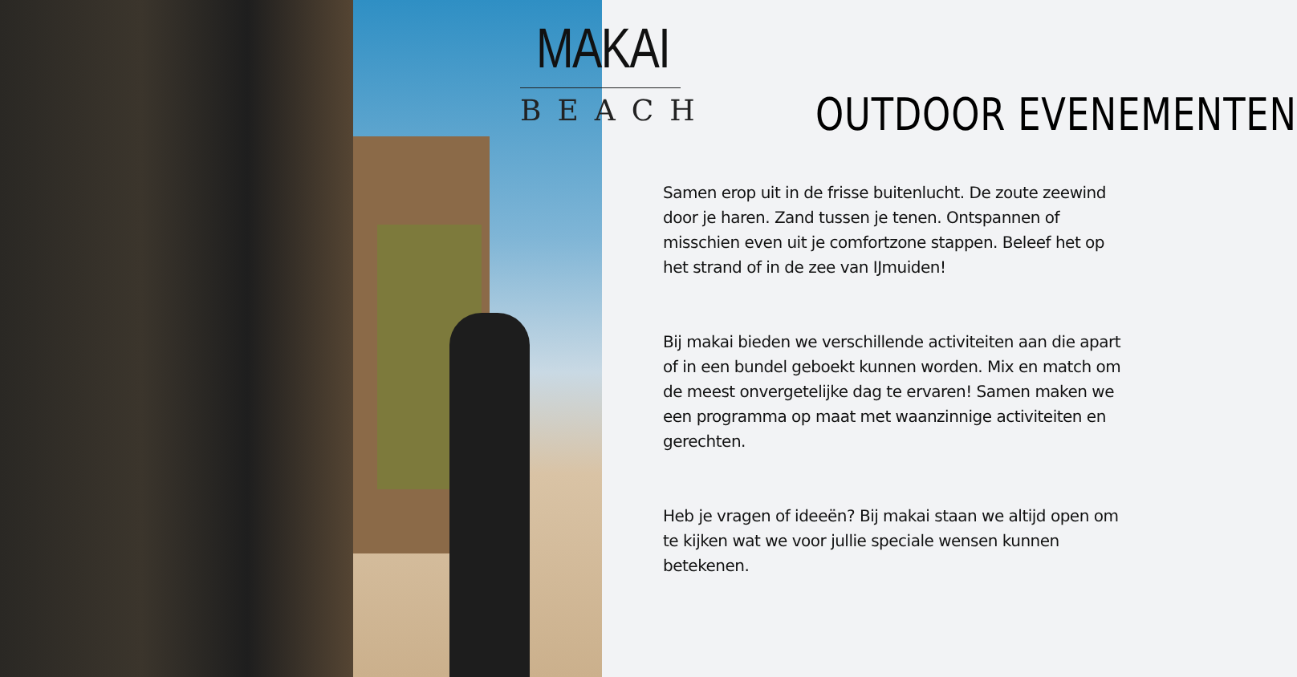MAKAI
BEACH
OUTDOOR EVENEMENTEN
Samen erop uit in de frisse buitenlucht. De zoute zeewind door je haren. Zand tussen je tenen. Ontspannen of misschien even uit je comfortzone stappen. Beleef het op het strand of in de zee van IJmuiden!
Bij makai bieden we verschillende activiteiten aan die apart of in een bundel geboekt kunnen worden. Mix en match om de meest onvergetelijke dag te ervaren! Samen maken we een programma op maat met waanzinnige activiteiten en gerechten.
Heb je vragen of ideeën? Bij makai staan we altijd open om te kijken wat we voor jullie speciale wensen kunnen betekenen.